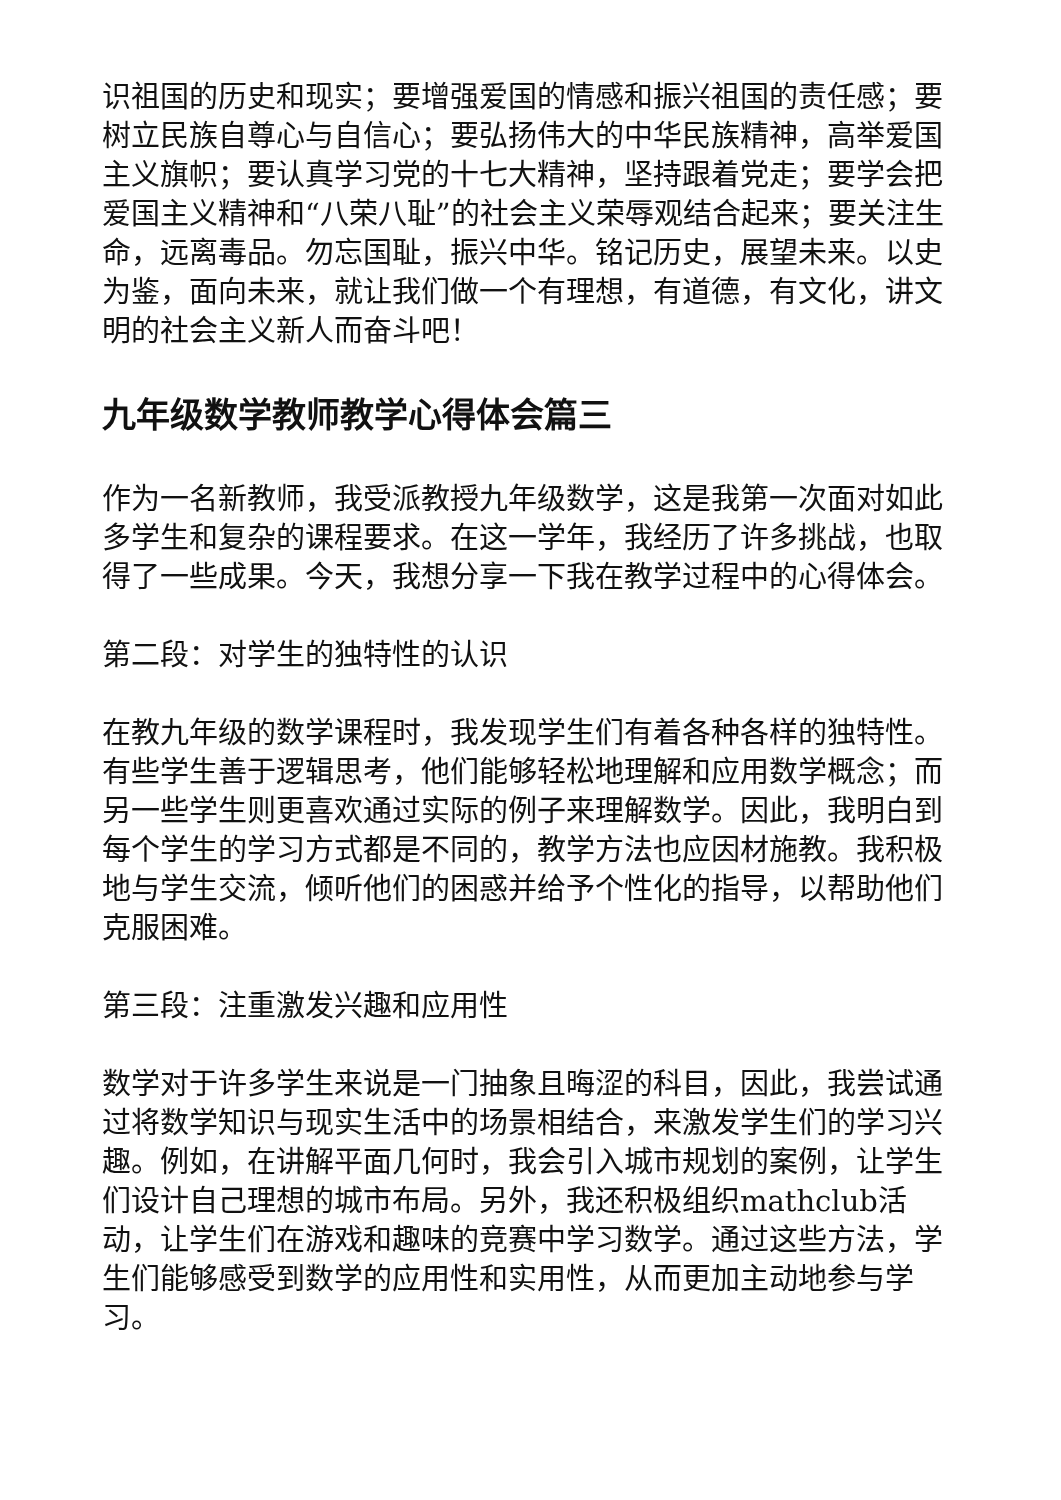识祖国的历史和现实；要增强爱国的情感和振兴祖国的责任感；要树立民族自尊心与自信心；要弘扬伟大的中华民族精神，高举爱国主义旗帜；要认真学习党的十七大精神，坚持跟着党走；要学会把爱国主义精神和“八荣八耻”的社会主义荣辱观结合起来；要关注生命，远离毒品。勿忘国耻，振兴中华。铭记历史，展望未来。以史为鉴，面向未来，就让我们做一个有理想，有道德，有文化，讲文明的社会主义新人而奋斗吧！
九年级数学教师教学心得体会篇三
作为一名新教师，我受派教授九年级数学，这是我第一次面对如此多学生和复杂的课程要求。在这一学年，我经历了许多挑战，也取得了一些成果。今天，我想分享一下我在教学过程中的心得体会。
第二段：对学生的独特性的认识
在教九年级的数学课程时，我发现学生们有着各种各样的独特性。有些学生善于逻辑思考，他们能够轻松地理解和应用数学概念；而另一些学生则更喜欢通过实际的例子来理解数学。因此，我明白到每个学生的学习方式都是不同的，教学方法也应因材施教。我积极地与学生交流，倾听他们的困惑并给予个性化的指导，以帮助他们克服困难。
第三段：注重激发兴趣和应用性
数学对于许多学生来说是一门抽象且晦涩的科目，因此，我尝试通过将数学知识与现实生活中的场景相结合，来激发学生们的学习兴趣。例如，在讲解平面几何时，我会引入城市规划的案例，让学生们设计自己理想的城市布局。另外，我还积极组织mathclub活动，让学生们在游戏和趣味的竞赛中学习数学。通过这些方法，学生们能够感受到数学的应用性和实用性，从而更加主动地参与学习。